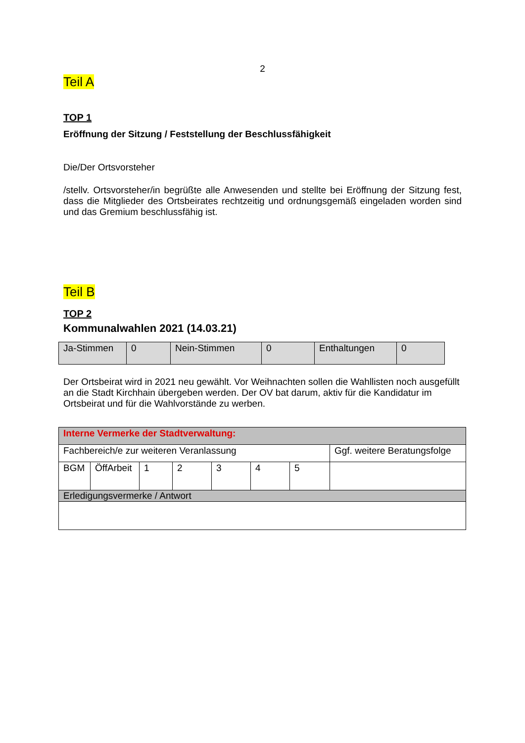2
Teil A
TOP 1
Eröffnung der Sitzung / Feststellung der Beschlussfähigkeit
Die/Der Ortsvorsteher
/stellv. Ortsvorsteher/in begrüßte alle Anwesenden und stellte bei Eröffnung der Sitzung fest, dass die Mitglieder des Ortsbeirates rechtzeitig und ordnungsgemäß eingeladen worden sind und das Gremium beschlussfähig ist.
Teil B
TOP 2
Kommunalwahlen 2021 (14.03.21)
| Ja-Stimmen | 0 | Nein-Stimmen | 0 | Enthaltungen | 0 |
Der Ortsbeirat wird in 2021 neu gewählt. Vor Weihnachten sollen die Wahllisten noch ausgefüllt an die Stadt Kirchhain übergeben werden. Der OV bat darum, aktiv für die Kandidatur im Ortsbeirat und für die Wahlvorstände zu werben.
| Interne Vermerke der Stadtverwaltung: | | | | | | | |
| Fachbereich/e zur weiteren Veranlassung | | | | | | | Ggf. weitere Beratungsfolge |
| BGM | ÖffArbeit | 1 | 2 | 3 | 4 | 5 | |
| Erledigungsvermerke / Antwort | | | | | | | |